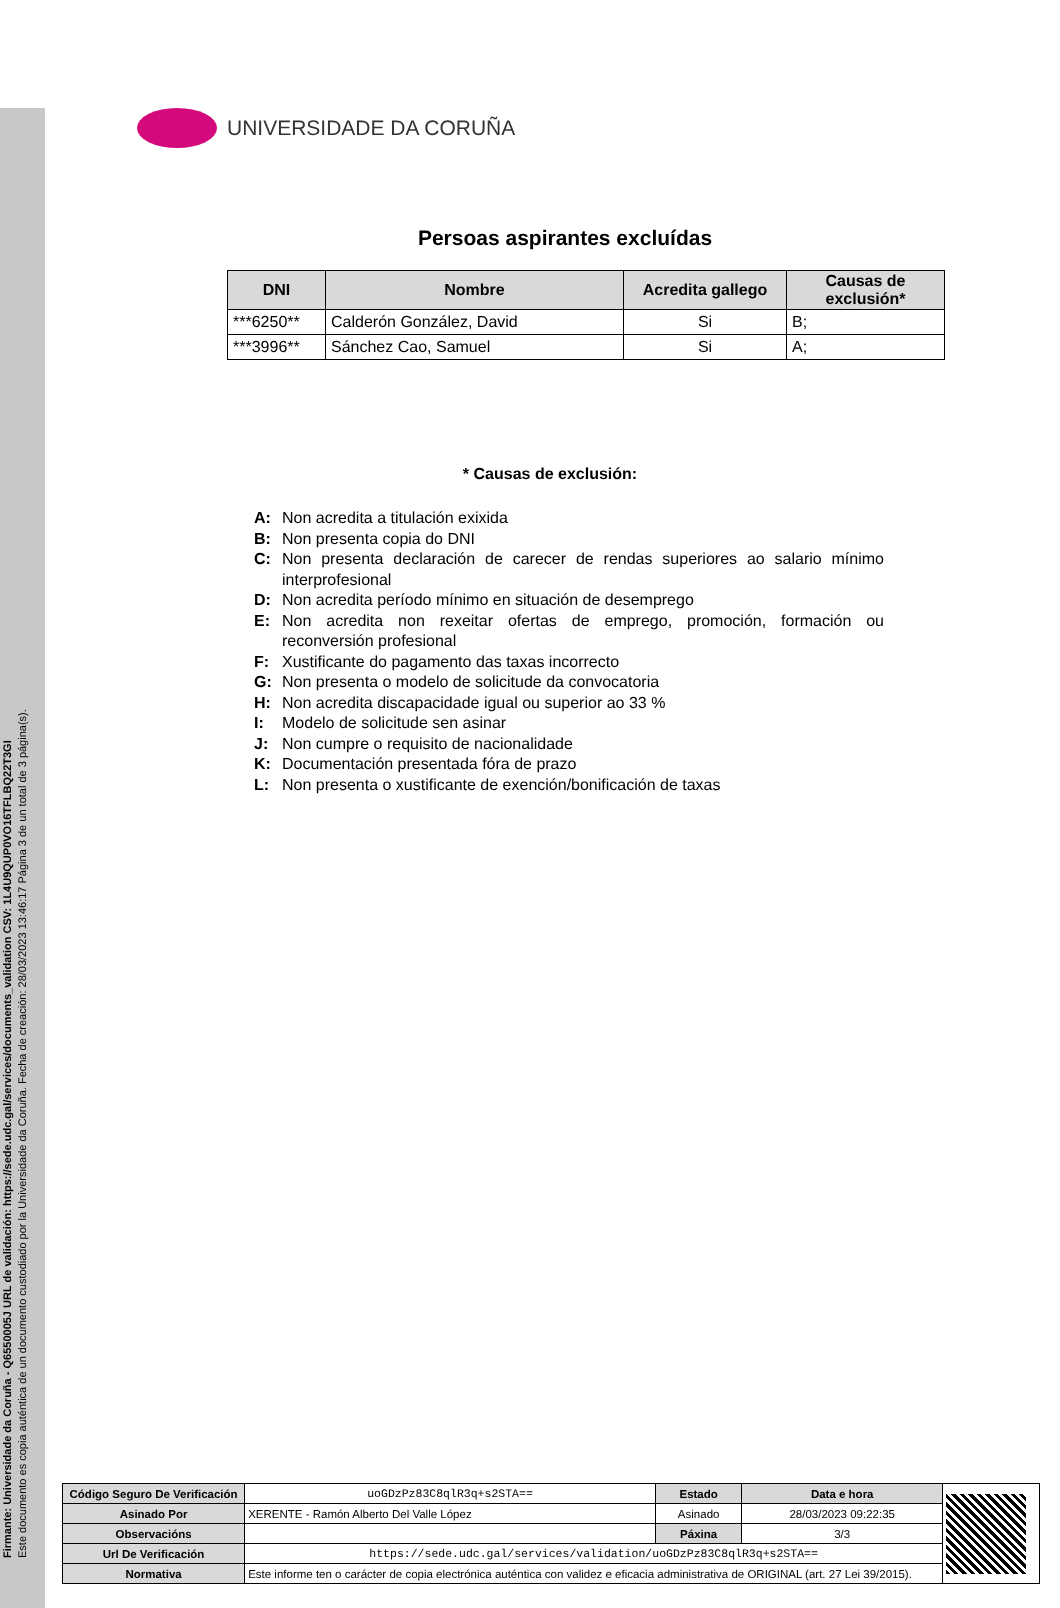Firmante: Universidade da Coruña - Q6550005J URL de validación: https://sede.udc.gal/services/documents_validation CSV: 1L4U9QUP0VO16TFLBQ22T3GI
Este documento es copia auténtica de un documento custodiado por la Universidade da Coruña. Fecha de creación: 28/03/2023 13:46:17 Página 3 de un total de 3 página(s).
UNIVERSIDADE DA CORUÑA
Persoas aspirantes excluídas
| DNI | Nombre | Acredita gallego | Causas de exclusión* |
| --- | --- | --- | --- |
| ***6250** | Calderón González, David | Si | B; |
| ***3996** | Sánchez Cao, Samuel | Si | A; |
* Causas de exclusión:
A: Non acredita a titulación exixida
B: Non presenta copia do DNI
C: Non presenta declaración de carecer de rendas superiores ao salario mínimo interprofesional
D: Non acredita período mínimo en situación de desemprego
E: Non acredita non rexeitar ofertas de emprego, promoción, formación ou reconversión profesional
F: Xustificante do pagamento das taxas incorrecto
G: Non presenta o modelo de solicitude da convocatoria
H: Non acredita discapacidade igual ou superior ao 33 %
I: Modelo de solicitude sen asinar
J: Non cumpre o requisito de nacionalidade
K: Documentación presentada fóra de prazo
L: Non presenta o xustificante de exención/bonificación de taxas
| Código Seguro De Verificación | uoGDzPz83C8qlR3q+s2STA== | Estado | Data e hora | |
| Asinado Por | XERENTE - Ramón Alberto Del Valle López | Asinado | 28/03/2023 09:22:35 | |
| Observacións | | Páxina | 3/3 | |
| Url De Verificación | https://sede.udc.gal/services/validation/uoGDzPz83C8qlR3q+s2STA== | | | |
| Normativa | Este informe ten o carácter de copia electrónica auténtica con validez e eficacia administrativa de ORIGINAL (art. 27 Lei 39/2015). | | | |